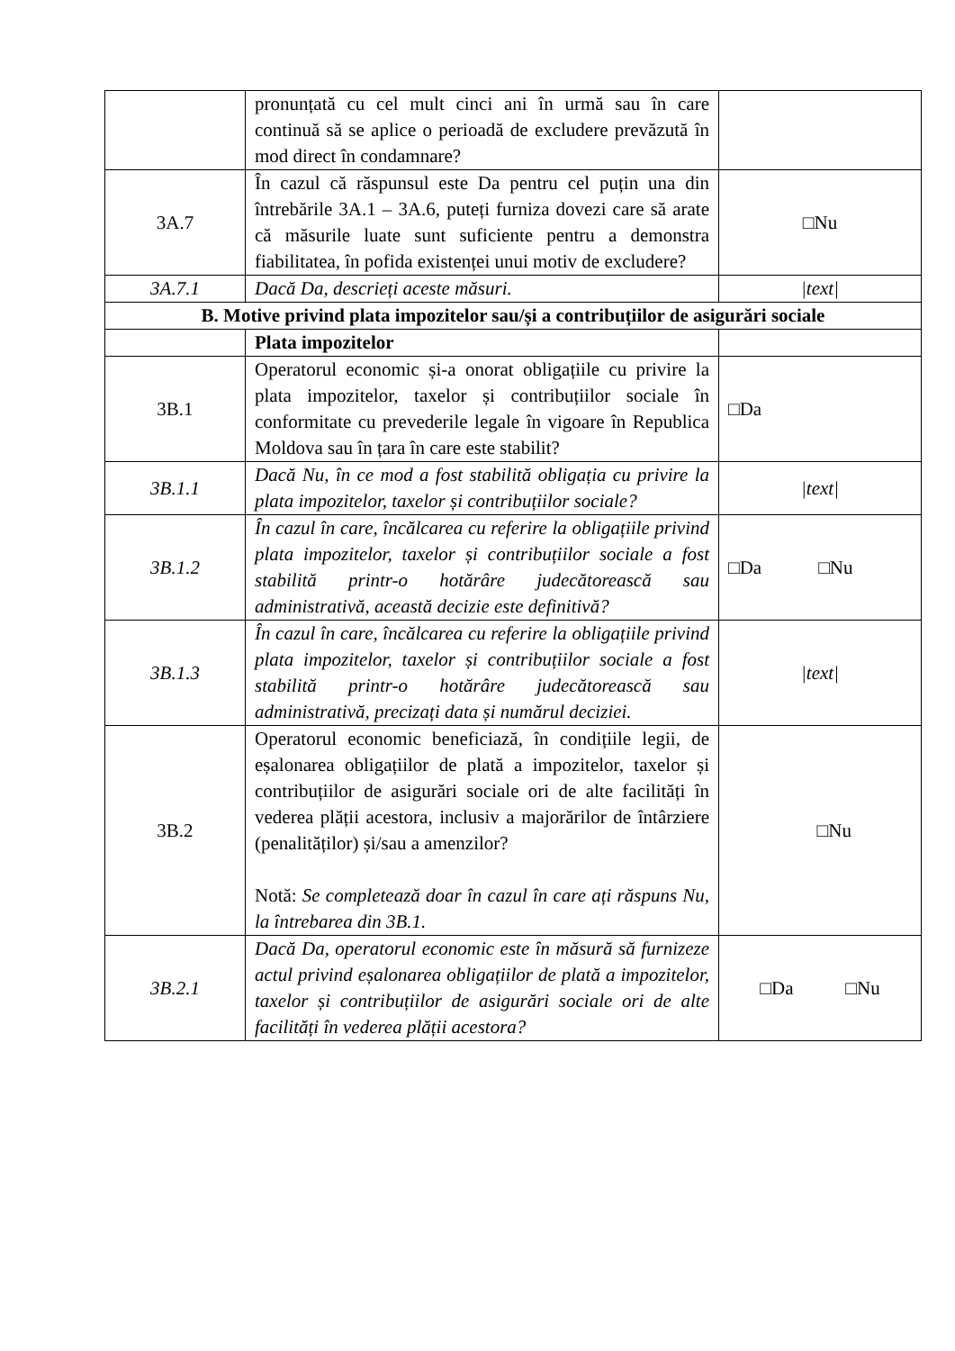| | pronunțată cu cel mult cinci ani în urmă sau în care continuă să se aplice o perioadă de excludere prevăzută în mod direct în condamnare? | |
| 3A.7 | În cazul că răspunsul este Da pentru cel puțin una din întrebările 3A.1 – 3A.6, puteți furniza dovezi care să arate că măsurile luate sunt suficiente pentru a demonstra fiabilitatea, în pofida existenței unui motiv de excludere? | □Nu |
| 3A.7.1 | Dacă Da, descrieți aceste măsuri. | /text/ |
| B. Motive privind plata impozitelor sau/și a contribuțiilor de asigurări sociale | | |
| | Plata impozitelor | |
| 3B.1 | Operatorul economic și-a onorat obligațiile cu privire la plata impozitelor, taxelor și contribuțiilor sociale în conformitate cu prevederile legale în vigoare în Republica Moldova sau în țara în care este stabilit? | □Da |
| 3B.1.1 | Dacă Nu, în ce mod a fost stabilită obligația cu privire la plata impozitelor, taxelor și contribuțiilor sociale? | /text/ |
| 3B.1.2 | În cazul în care, încălcarea cu referire la obligațiile privind plata impozitelor, taxelor și contribuțiilor sociale a fost stabilită printr-o hotărâre judecătorească sau administrativă, această decizie este definitivă? | □Da □Nu |
| 3B.1.3 | În cazul în care, încălcarea cu referire la obligațiile privind plata impozitelor, taxelor și contribuțiilor sociale a fost stabilită printr-o hotărâre judecătorească sau administrativă, precizați data și numărul deciziei. | /text/ |
| 3B.2 | Operatorul economic beneficiază, în condițiile legii, de eșalonarea obligațiilor de plată a impozitelor, taxelor și contribuțiilor de asigurări sociale ori de alte facilități în vederea plății acestora, inclusiv a majorărilor de întârziere (penalităților) și/sau a amenzilor? Notă: Se completează doar în cazul în care ați răspuns Nu, la întrebarea din 3B.1. | □Nu |
| 3B.2.1 | Dacă Da, operatorul economic este în măsură să furnizeze actul privind eșalonarea obligațiilor de plată a impozitelor, taxelor și contribuțiilor de asigurări sociale ori de alte facilități în vederea plății acestora? | □Da □Nu |